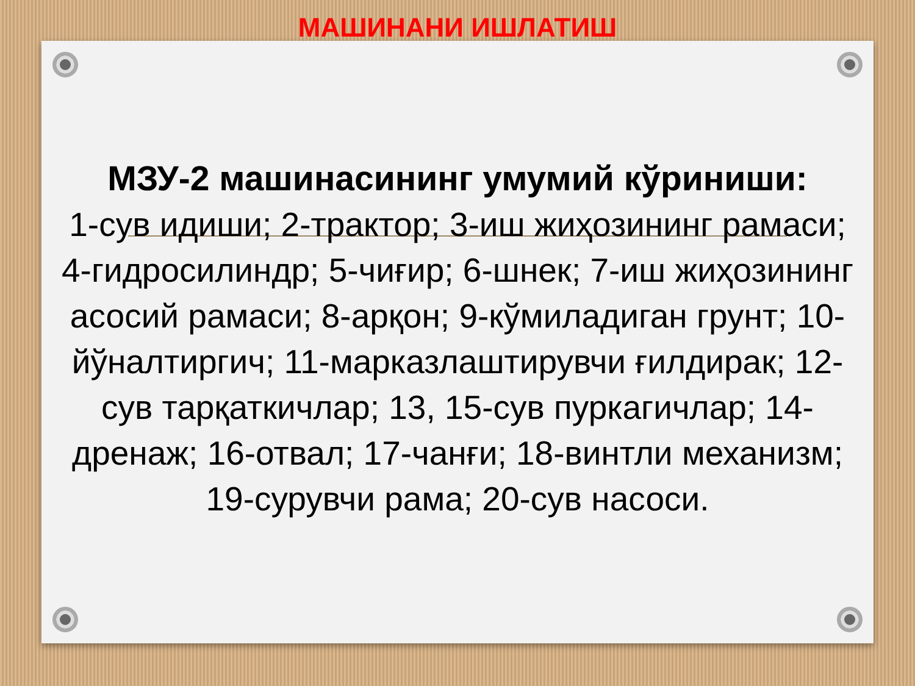МАШИНАНИ ИШЛАТИШ
МЗУ-2 машинасининг умумий кўриниши:
1-сув идиши; 2-трактор; 3-иш жиҳозининг рамаси; 4-гидросилиндр; 5-чиғир; 6-шнек; 7-иш жиҳозининг асосий рамаси; 8-арқон; 9-кўмиладиган грунт; 10-йўналтиргич; 11-марказлаштирувчи ғилдирак; 12-сув тарқаткичлар; 13, 15-сув пуркагичлар; 14-дренаж; 16-отвал; 17-чанғи; 18-винтли механизм; 19-сурувчи рама; 20-сув насоси.